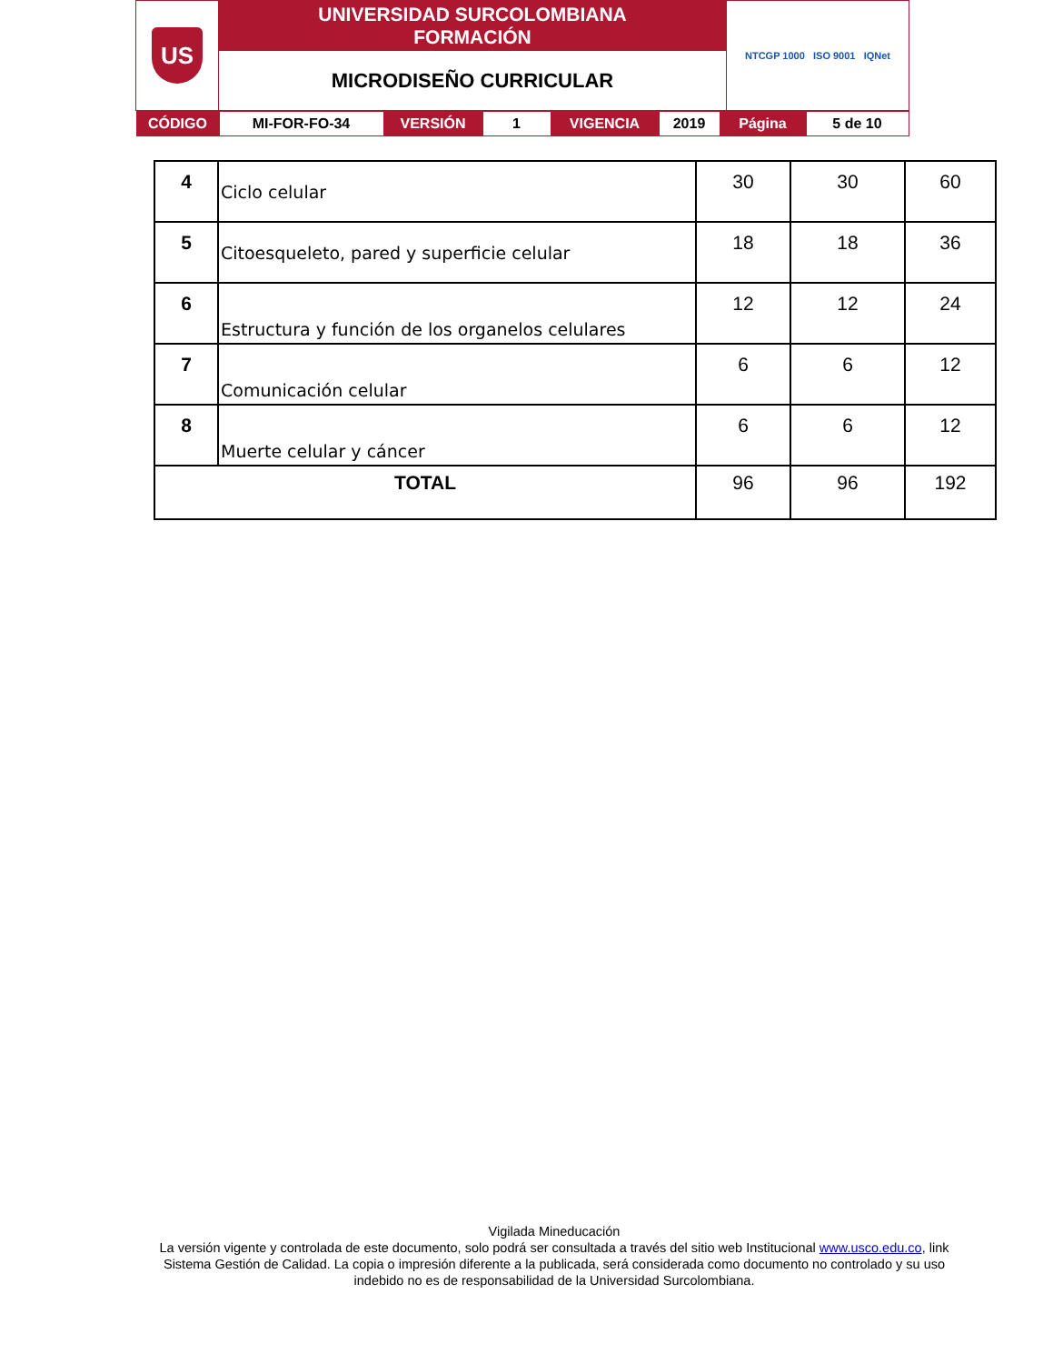| US | UNIVERSIDAD SURCOLOMBIANA FORMACIÓN | NTCGP 1000 ISO 9001 IQNet |
| | MICRODISEÑO CURRICULAR | |
| / CÓDIGO / MI-FOR-FO-34 / VERSIÓN / 1 / VIGENCIA / 2019 / Página / 5 de 10 / | | |
| 4 | Ciclo celular | 30 | 30 | 60 |
| 5 | Citoesqueleto, pared y superficie celular | 18 | 18 | 36 |
| 6 | Estructura y función de los organelos celulares | 12 | 12 | 24 |
| 7 | Comunicación celular | 6 | 6 | 12 |
| 8 | Muerte celular y cáncer | 6 | 6 | 12 |
| TOTAL | | 96 | 96 | 192 |
Vigilada Mineducación
La versión vigente y controlada de este documento, solo podrá ser consultada a través del sitio web Institucional www.usco.edu.co, link Sistema Gestión de Calidad. La copia o impresión diferente a la publicada, será considerada como documento no controlado y su uso indebido no es de responsabilidad de la Universidad Surcolombiana.